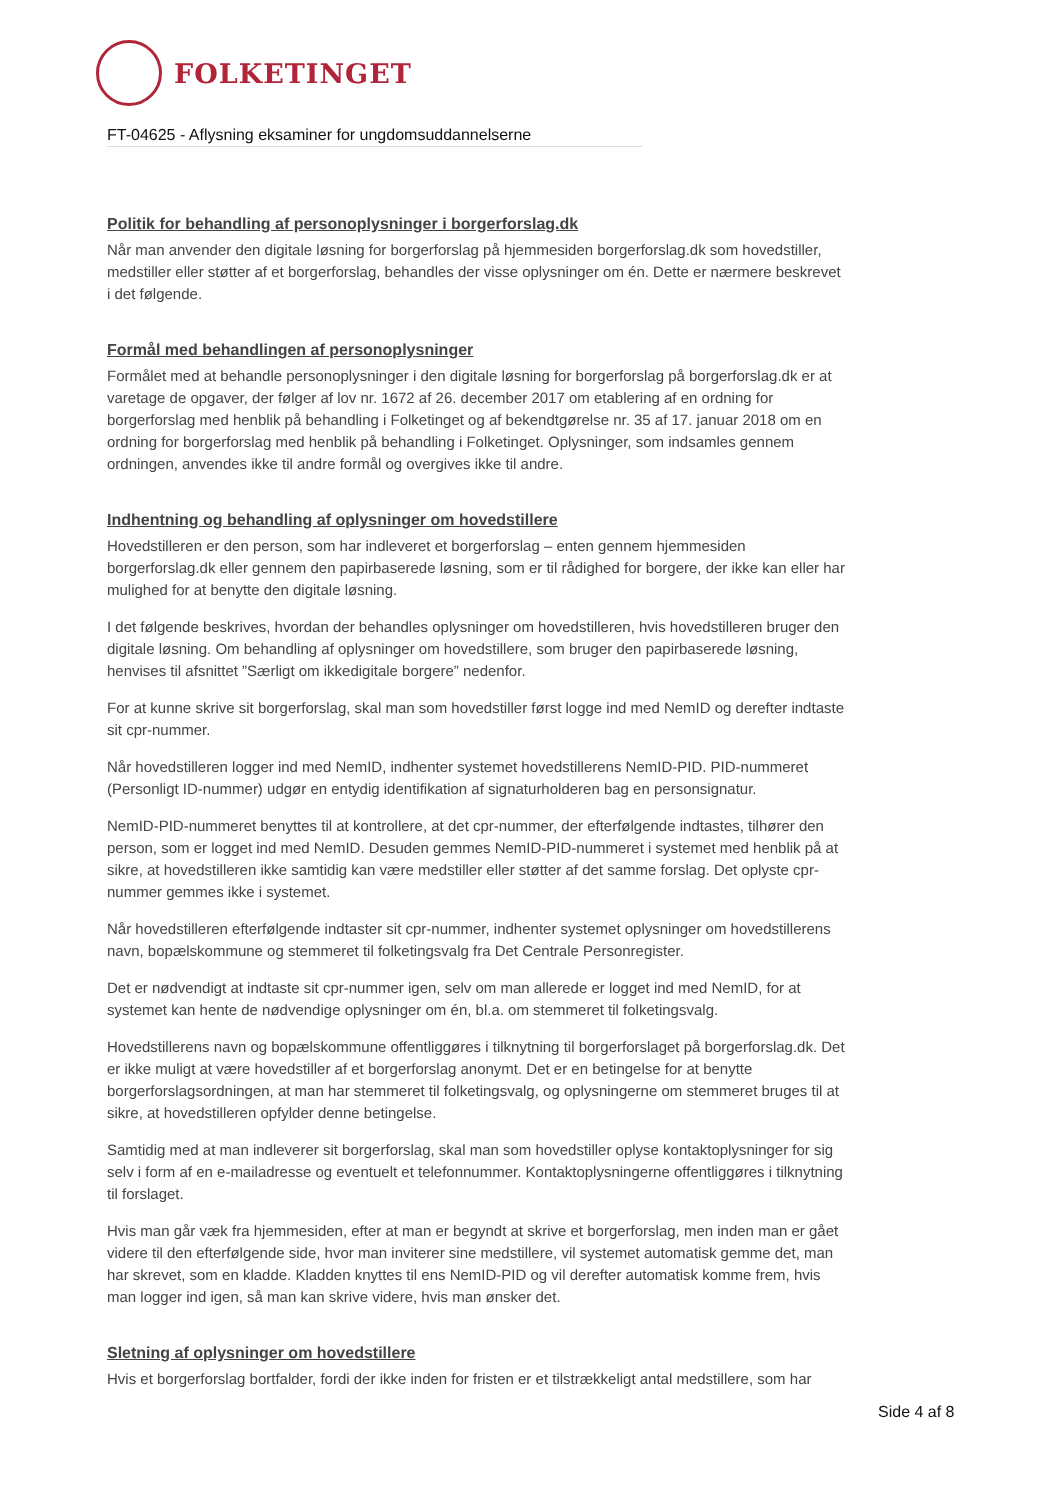FOLKETINGET
FT-04625 - Aflysning eksaminer for ungdomsuddannelserne
Politik for behandling af personoplysninger i borgerforslag.dk
Når man anvender den digitale løsning for borgerforslag på hjemmesiden borgerforslag.dk som hovedstiller, medstiller eller støtter af et borgerforslag, behandles der visse oplysninger om én. Dette er nærmere beskrevet i det følgende.
Formål med behandlingen af personoplysninger
Formålet med at behandle personoplysninger i den digitale løsning for borgerforslag på borgerforslag.dk er at varetage de opgaver, der følger af lov nr. 1672 af 26. december 2017 om etablering af en ordning for borgerforslag med henblik på behandling i Folketinget og af bekendtgørelse nr. 35 af 17. januar 2018 om en ordning for borgerforslag med henblik på behandling i Folketinget. Oplysninger, som indsamles gennem ordningen, anvendes ikke til andre formål og overgives ikke til andre.
Indhentning og behandling af oplysninger om hovedstillere
Hovedstilleren er den person, som har indleveret et borgerforslag – enten gennem hjemmesiden borgerforslag.dk eller gennem den papirbaserede løsning, som er til rådighed for borgere, der ikke kan eller har mulighed for at benytte den digitale løsning.
I det følgende beskrives, hvordan der behandles oplysninger om hovedstilleren, hvis hovedstilleren bruger den digitale løsning. Om behandling af oplysninger om hovedstillere, som bruger den papirbaserede løsning, henvises til afsnittet ”Særligt om ikkedigitale borgere” nedenfor.
For at kunne skrive sit borgerforslag, skal man som hovedstiller først logge ind med NemID og derefter indtaste sit cpr-nummer.
Når hovedstilleren logger ind med NemID, indhenter systemet hovedstillerens NemID-PID. PID-nummeret (Personligt ID-nummer) udgør en entydig identifikation af signaturholderen bag en personsignatur.
NemID-PID-nummeret benyttes til at kontrollere, at det cpr-nummer, der efterfølgende indtastes, tilhører den person, som er logget ind med NemID. Desuden gemmes NemID-PID-nummeret i systemet med henblik på at sikre, at hovedstilleren ikke samtidig kan være medstiller eller støtter af det samme forslag. Det oplyste cpr-nummer gemmes ikke i systemet.
Når hovedstilleren efterfølgende indtaster sit cpr-nummer, indhenter systemet oplysninger om hovedstillerens navn, bopælskommune og stemmeret til folketingsvalg fra Det Centrale Personregister.
Det er nødvendigt at indtaste sit cpr-nummer igen, selv om man allerede er logget ind med NemID, for at systemet kan hente de nødvendige oplysninger om én, bl.a. om stemmeret til folketingsvalg.
Hovedstillerens navn og bopælskommune offentliggøres i tilknytning til borgerforslaget på borgerforslag.dk. Det er ikke muligt at være hovedstiller af et borgerforslag anonymt. Det er en betingelse for at benytte borgerforslagsordningen, at man har stemmeret til folketingsvalg, og oplysningerne om stemmeret bruges til at sikre, at hovedstilleren opfylder denne betingelse.
Samtidig med at man indleverer sit borgerforslag, skal man som hovedstiller oplyse kontaktoplysninger for sig selv i form af en e-mailadresse og eventuelt et telefonnummer. Kontaktoplysningerne offentliggøres i tilknytning til forslaget.
Hvis man går væk fra hjemmesiden, efter at man er begyndt at skrive et borgerforslag, men inden man er gået videre til den efterfølgende side, hvor man inviterer sine medstillere, vil systemet automatisk gemme det, man har skrevet, som en kladde. Kladden knyttes til ens NemID-PID og vil derefter automatisk komme frem, hvis man logger ind igen, så man kan skrive videre, hvis man ønsker det.
Sletning af oplysninger om hovedstillere
Hvis et borgerforslag bortfalder, fordi der ikke inden for fristen er et tilstrækkeligt antal medstillere, som har
Side 4 af 8